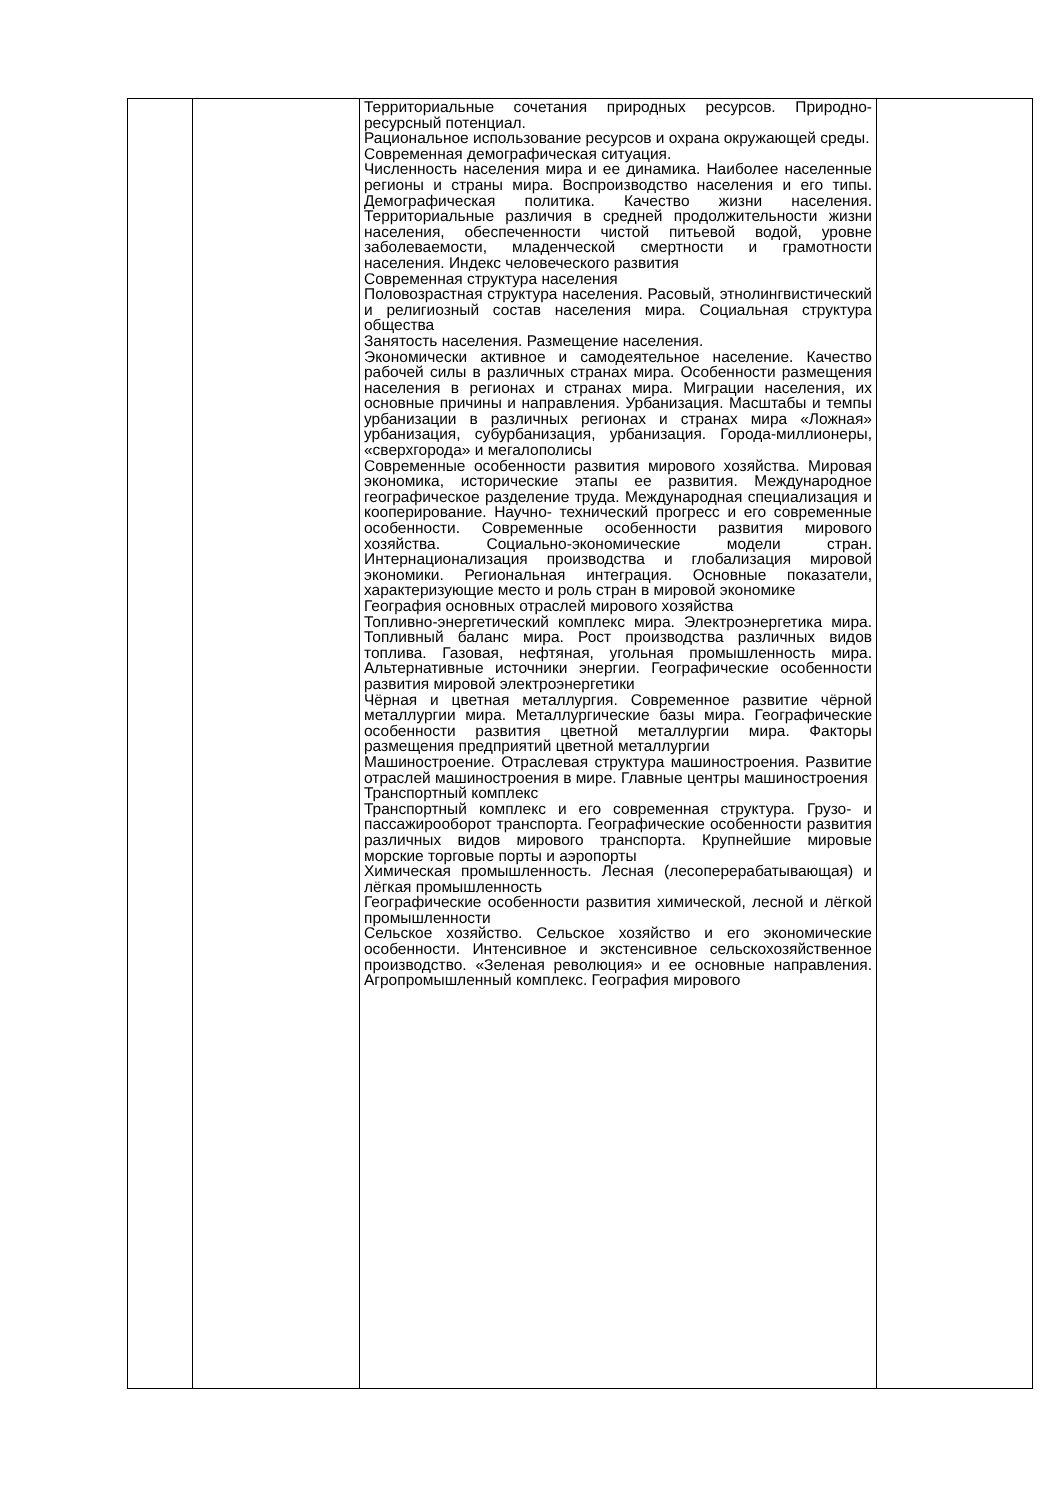| | | Территориальные сочетания природных ресурсов. Природно-ресурсный потенциал. Рациональное использование ресурсов и охрана окружающей среды. Современная демографическая ситуация. Численность населения мира и ее динамика. Наиболее населенные регионы и страны мира. Воспроизводство населения и его типы. Демографическая политика. Качество жизни населения. Территориальные различия в средней продолжительности жизни населения, обеспеченности чистой питьевой водой, уровне заболеваемости, младенческой смертности и грамотности населения. Индекс человеческого развития Современная структура населения Половозрастная структура населения. Расовый, этнолингвистический и религиозный состав населения мира. Социальная структура общества Занятость населения. Размещение населения. Экономически активное и самодеятельное население. Качество рабочей силы в различных странах мира. Особенности размещения населения в регионах и странах мира. Миграции населения, их основные причины и направления. Урбанизация. Масштабы и темпы урбанизации в различных регионах и странах мира «Ложная» урбанизация, субурбанизация, урбанизация. Города-миллионеры, «сверхгорода» и мегалополисы Современные особенности развития мирового хозяйства. Мировая экономика, исторические этапы ее развития. Международное географическое разделение труда. Международная специализация и кооперирование. Научно- технический прогресс и его современные особенности. Современные особенности развития мирового хозяйства. Социально-экономические модели стран. Интернационализация производства и глобализация мировой экономики. Региональная интеграция. Основные показатели, характеризующие место и роль стран в мировой экономике География основных отраслей мирового хозяйства Топливно-энергетический комплекс мира. Электроэнергетика мира. Топливный баланс мира. Рост производства различных видов топлива. Газовая, нефтяная, угольная промышленность мира. Альтернативные источники энергии. Географические особенности развития мировой электроэнергетики Чёрная и цветная металлургия. Современное развитие чёрной металлургии мира. Металлургические базы мира. Географические особенности развития цветной металлургии мира. Факторы размещения предприятий цветной металлургии Машиностроение. Отраслевая структура машиностроения. Развитие отраслей машиностроения в мире. Главные центры машиностроения Транспортный комплекс Транспортный комплекс и его современная структура. Грузо- и пассажирооборот транспорта. Географические особенности развития различных видов мирового транспорта. Крупнейшие мировые морские торговые порты и аэропорты Химическая промышленность. Лесная (лесоперерабатывающая) и лёгкая промышленность Географические особенности развития химической, лесной и лёгкой промышленности Сельское хозяйство. Сельское хозяйство и его экономические особенности. Интенсивное и экстенсивное сельскохозяйственное производство. «Зеленая революция» и ее основные направления. Агропромышленный комплекс. География мирового | |